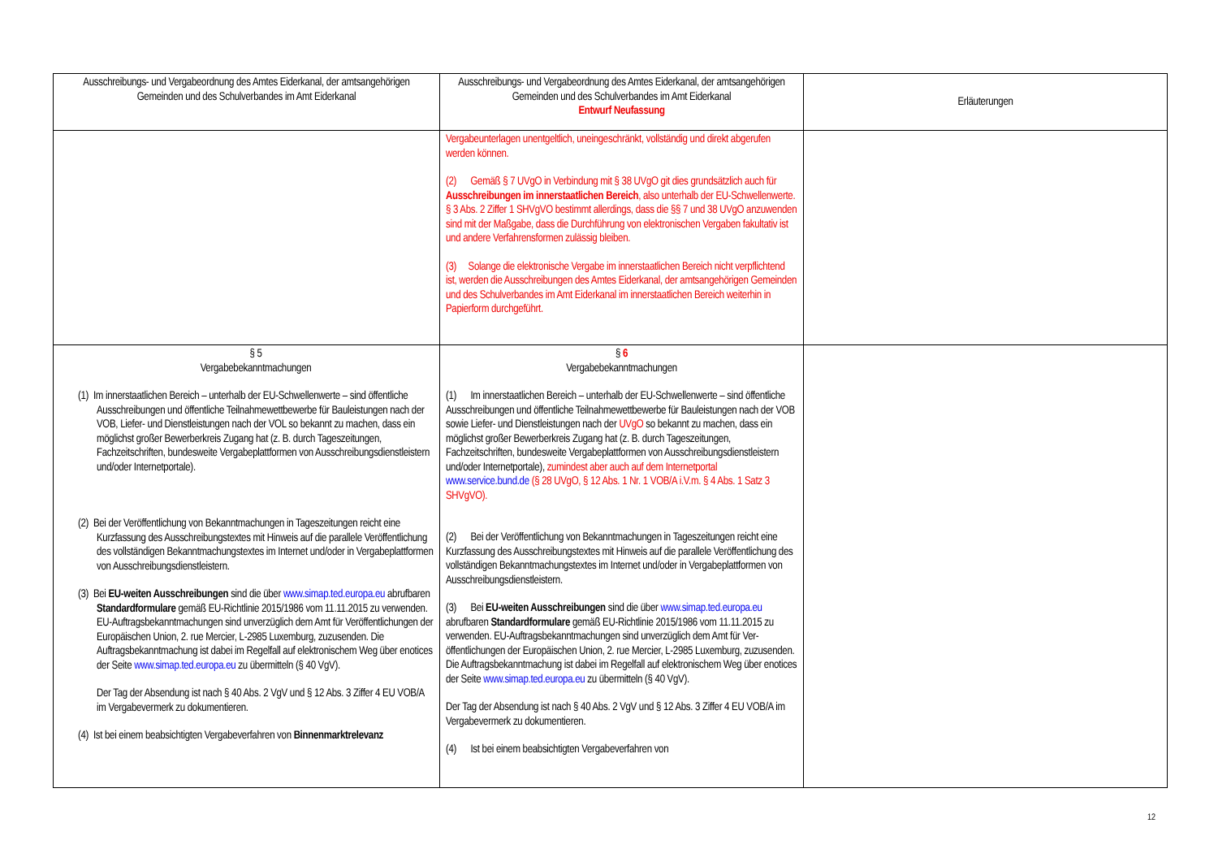| Ausschreibungs- und Vergabeordnung des Amtes Eiderkanal, der amtsangehörigen Gemeinden und des Schulverbandes im Amt Eiderkanal | Ausschreibungs- und Vergabeordnung des Amtes Eiderkanal, der amtsangehörigen Gemeinden und des Schulverbandes im Amt Eiderkanal Entwurf Neufassung | Erläuterungen |
| --- | --- | --- |
| | Vergabeunterlagen unentgeltlich, uneingeschränkt, vollständig und direkt abgerufen werden können. (2) Gemäß § 7 UVgO in Verbindung mit § 38 UVgO git dies grundsätzlich auch für Ausschreibungen im innerstaatlichen Bereich , also unterhalb der EU-Schwellenwerte. § 3 Abs. 2 Ziffer 1 SHVgVO bestimmt allerdings, dass die §§ 7 und 38 UVgO anzuwenden sind mit der Maßgabe, dass die Durchführung von elektronischen Vergaben fakultativ ist und andere Verfahrensformen zulässig bleiben. (3) Solange die elektronische Vergabe im innerstaatlichen Bereich nicht verpflichtend ist, werden die Ausschreibungen des Amtes Eiderkanal, der amtsangehörigen Gemeinden und des Schulverbandes im Amt Eiderkanal im innerstaatlichen Bereich weiterhin in Papierform durchgeführt. | |
| § 5 Vergabebekanntmachungen (1) Im innerstaatlichen Bereich – unterhalb der EU-Schwellenwerte – sind öffentliche Ausschreibungen und öffentliche Teilnahmewettbewerbe für Bauleistungen nach der VOB, Liefer- und Dienstleistungen nach der VOL so bekannt zu machen, dass ein möglichst großer Bewerberkreis Zugang hat (z. B. durch Tageszeitungen, Fachzeitschriften, bundesweite Vergabeplattformen von Ausschreibungsdienstleistern und/oder Internetportale). (2) Bei der Veröffentlichung von Bekanntmachungen in Tageszeitungen reicht eine Kurzfassung des Ausschreibungstextes mit Hinweis auf die parallele Veröffentlichung des vollständigen Bekanntmachungstextes im Internet und/oder in Vergabeplattformen von Ausschreibungsdienstleistern. (3) Bei EU-weiten Ausschreibungen sind die über www.simap.ted.europa.eu abrufbaren Standardformulare gemäß EU-Richtlinie 2015/1986 vom 11.11.2015 zu verwenden. EU-Auftragsbekanntmachungen sind unverzüglich dem Amt für Veröffentlichungen der Europäischen Union, 2. rue Mercier, L-2985 Luxemburg, zuzusenden. Die Auftragsbekanntmachung ist dabei im Regelfall auf elektronischem Weg über enotices der Seite www.simap.ted.europa.eu zu übermitteln (§ 40 VgV). Der Tag der Absendung ist nach § 40 Abs. 2 VgV und § 12 Abs. 3 Ziffer 4 EU VOB/A im Vergabevermerk zu dokumentieren. (4) Ist bei einem beabsichtigten Vergabeverfahren von Binnenmarktrelevanz | § 6 Vergabebekanntmachungen (1) Im innerstaatlichen Bereich – unterhalb der EU-Schwellenwerte – sind öffentliche Ausschreibungen und öffentliche Teilnahmewettbewerbe für Bauleistungen nach der VOB sowie Liefer- und Dienstleistungen nach der UVgO so bekannt zu machen, dass ein möglichst großer Bewerberkreis Zugang hat (z. B. durch Tageszeitungen, Fachzeitschriften, bundesweite Vergabeplattformen von Ausschreibungsdienstleistern und/oder Internetportale), zumindest aber auch auf dem Internetportal www.service.bund.de (§ 28 UVgO, § 12 Abs. 1 Nr. 1 VOB/A i.V.m. § 4 Abs. 1 Satz 3 SHVgVO). (2) Bei der Veröffentlichung von Bekanntmachungen in Tageszeitungen reicht eine Kurzfassung des Ausschreibungstextes mit Hinweis auf die parallele Veröffentlichung des vollständigen Bekanntmachungstextes im Internet und/oder in Vergabeplattformen von Ausschreibungsdienstleistern. (3) Bei EU-weiten Ausschreibungen sind die über www.simap.ted.europa.eu abrufbaren Standardformulare gemäß EU-Richtlinie 2015/1986 vom 11.11.2015 zu verwenden. EU-Auftragsbekanntmachungen sind unverzüglich dem Amt für Ver-öffentlichungen der Europäischen Union, 2. rue Mercier, L-2985 Luxemburg, zuzusenden. Die Auftragsbekanntmachung ist dabei im Regelfall auf elektronischem Weg über enotices der Seite www.simap.ted.europa.eu zu übermitteln (§ 40 VgV). Der Tag der Absendung ist nach § 40 Abs. 2 VgV und § 12 Abs. 3 Ziffer 4 EU VOB/A im Vergabevermerk zu dokumentieren. (4) Ist bei einem beabsichtigten Vergabeverfahren von | |
12